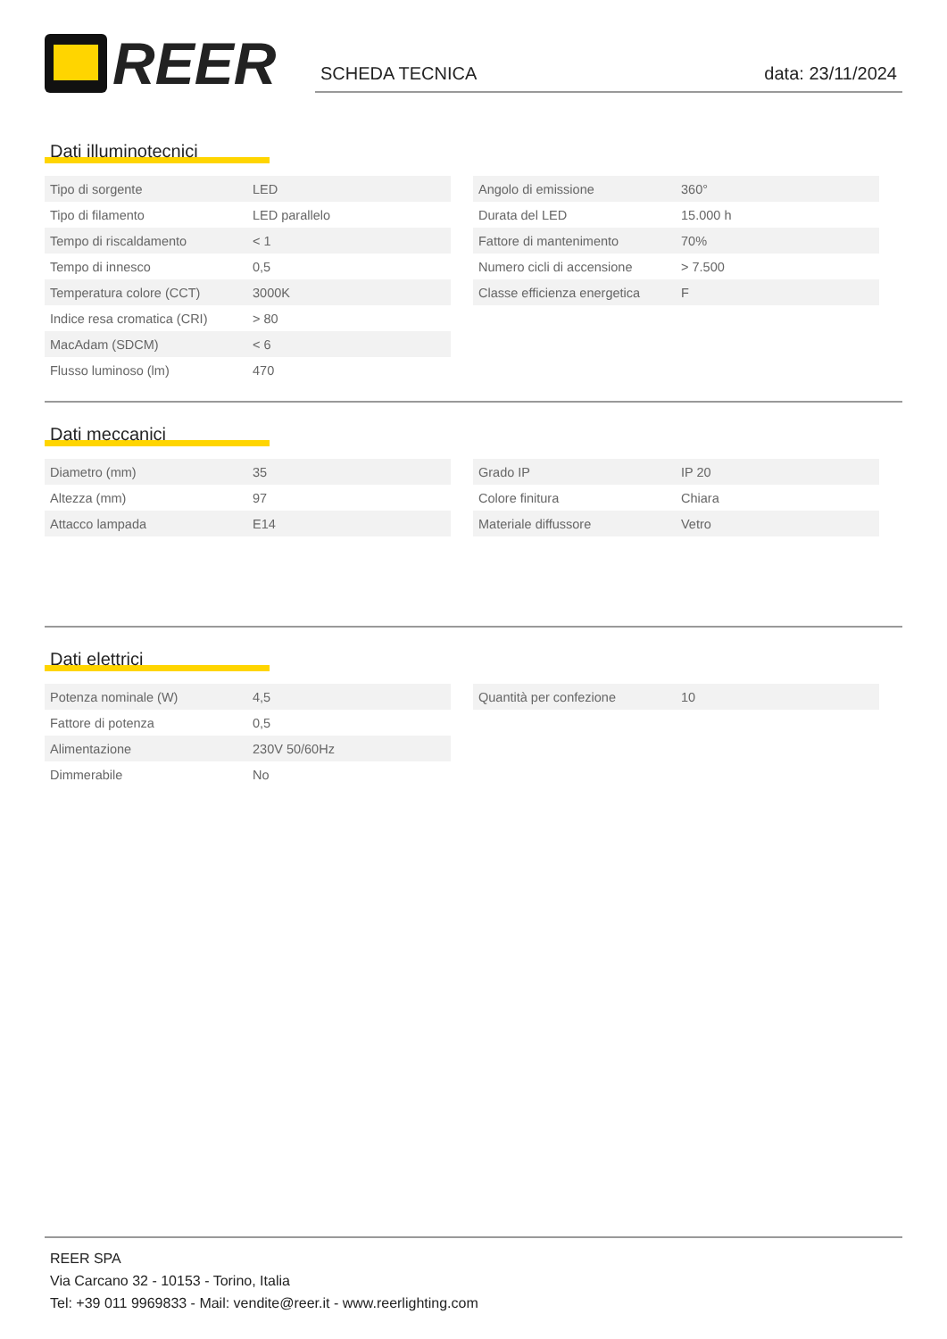REER
SCHEDA TECNICA data: 23/11/2024
Dati illuminotecnici
| Tipo di sorgente | LED |
| Tipo di filamento | LED parallelo |
| Tempo di riscaldamento | < 1 |
| Tempo di innesco | 0,5 |
| Temperatura colore (CCT) | 3000K |
| Indice resa cromatica (CRI) | > 80 |
| MacAdam (SDCM) | < 6 |
| Flusso luminoso (lm) | 470 |
| Angolo di emissione | 360° |
| Durata del LED | 15.000 h |
| Fattore di mantenimento | 70% |
| Numero cicli di accensione | > 7.500 |
| Classe efficienza energetica | F |
Dati meccanici
| Diametro (mm) | 35 |
| Altezza (mm) | 97 |
| Attacco lampada | E14 |
| Grado IP | IP 20 |
| Colore finitura | Chiara |
| Materiale diffussore | Vetro |
Dati elettrici
| Potenza nominale (W) | 4,5 |
| Fattore di potenza | 0,5 |
| Alimentazione | 230V 50/60Hz |
| Dimmerabile | No |
| Quantità per confezione | 10 |
REER SPA
Via Carcano 32 - 10153 - Torino, Italia
Tel: +39 011 9969833 - Mail: vendite@reer.it - www.reerlighting.com